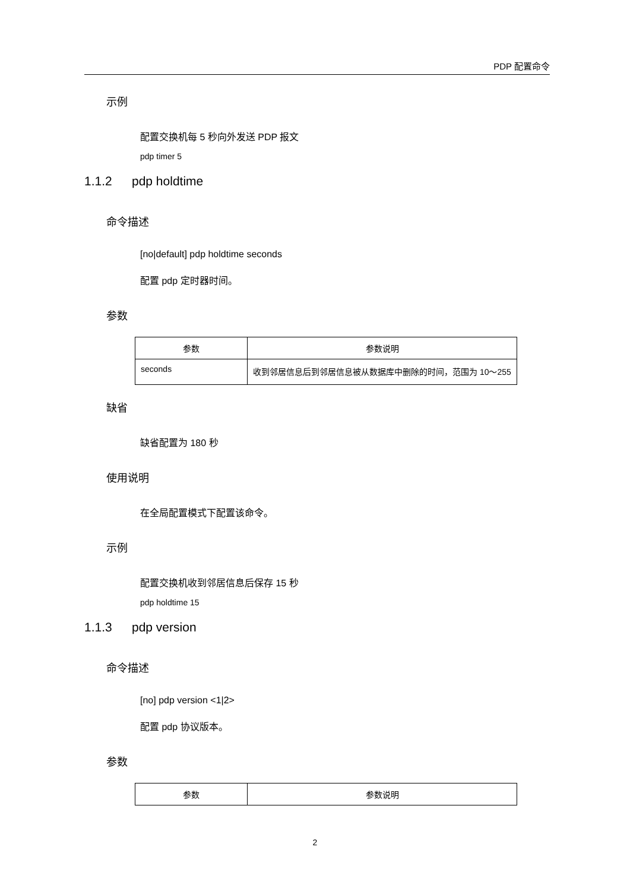PDP 配置命令
示例
配置交换机每 5 秒向外发送 PDP 报文
pdp timer 5
1.1.2 pdp holdtime
命令描述
[no|default] pdp holdtime seconds
配置 pdp 定时器时间。
参数
| 参数 | 参数说明 |
| --- | --- |
| seconds | 收到邻居信息后到邻居信息被从数据库中删除的时间，范围为 10～255 |
缺省
缺省配置为 180 秒
使用说明
在全局配置模式下配置该命令。
示例
配置交换机收到邻居信息后保存 15 秒
pdp holdtime 15
1.1.3 pdp version
命令描述
[no] pdp version <1|2>
配置 pdp 协议版本。
参数
| 参数 | 参数说明 |
| --- | --- |
2